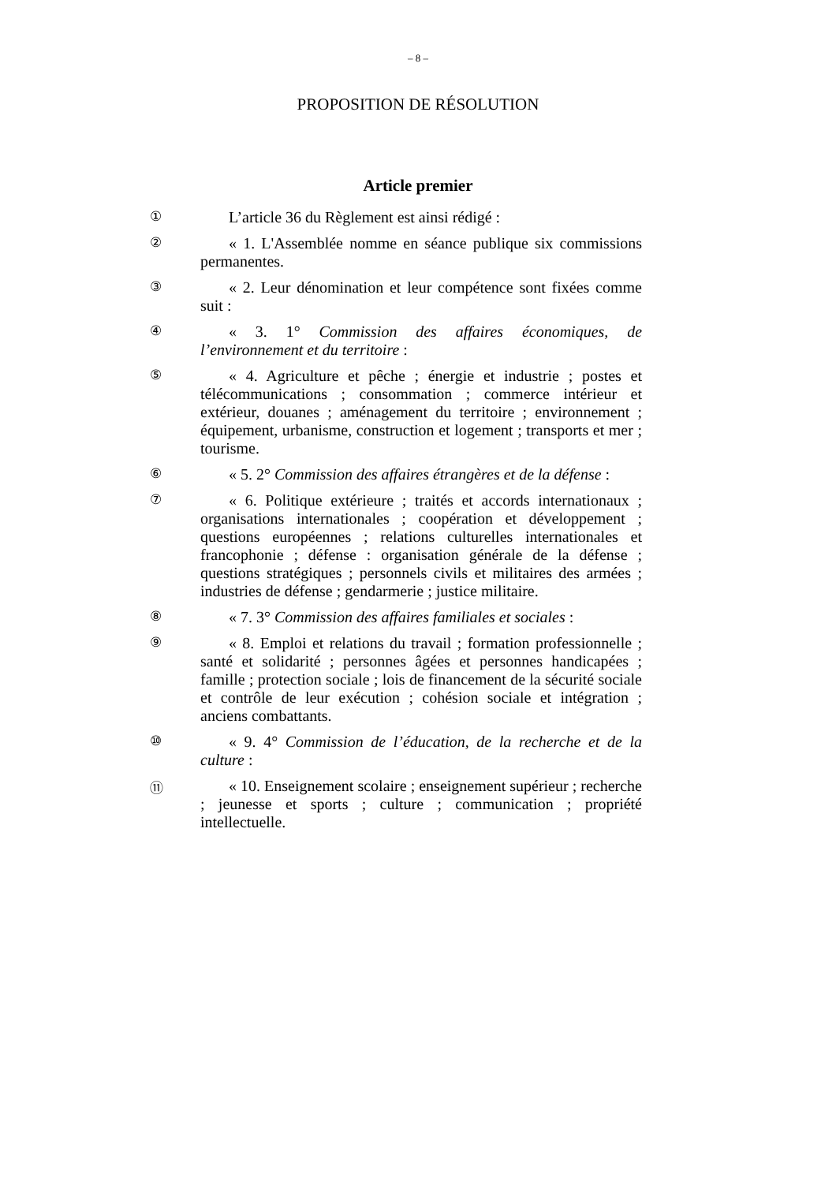– 8 –
PROPOSITION DE RÉSOLUTION
Article premier
①
L’article 36 du Règlement est ainsi rédigé :
②
« 1. L'Assemblée nomme en séance publique six commissions permanentes.
③
« 2. Leur dénomination et leur compétence sont fixées comme suit :
④
« 3. 1° Commission des affaires économiques, de l’environnement et du territoire :
⑤
« 4. Agriculture et pêche ; énergie et industrie ; postes et télécommunications ; consommation ; commerce intérieur et extérieur, douanes ; aménagement du territoire ; environnement ; équipement, urbanisme, construction et logement ; transports et mer ; tourisme.
⑥
« 5. 2° Commission des affaires étrangères et de la défense :
⑦
« 6. Politique extérieure ; traités et accords internationaux ; organisations internationales ; coopération et développement ; questions européennes ; relations culturelles internationales et francophonie ; défense : organisation générale de la défense ; questions stratégiques ; personnels civils et militaires des armées ; industries de défense ; gendarmerie ; justice militaire.
⑧
« 7. 3° Commission des affaires familiales et sociales :
⑨
« 8. Emploi et relations du travail ; formation professionnelle ; santé et solidarité ; personnes âgées et personnes handicapées ; famille ; protection sociale ; lois de financement de la sécurité sociale et contrôle de leur exécution ; cohésion sociale et intégration ; anciens combattants.
⑩
« 9. 4° Commission de l’éducation, de la recherche et de la culture :
⑪
« 10. Enseignement scolaire ; enseignement supérieur ; recherche ; jeunesse et sports ; culture ; communication ; propriété intellectuelle.